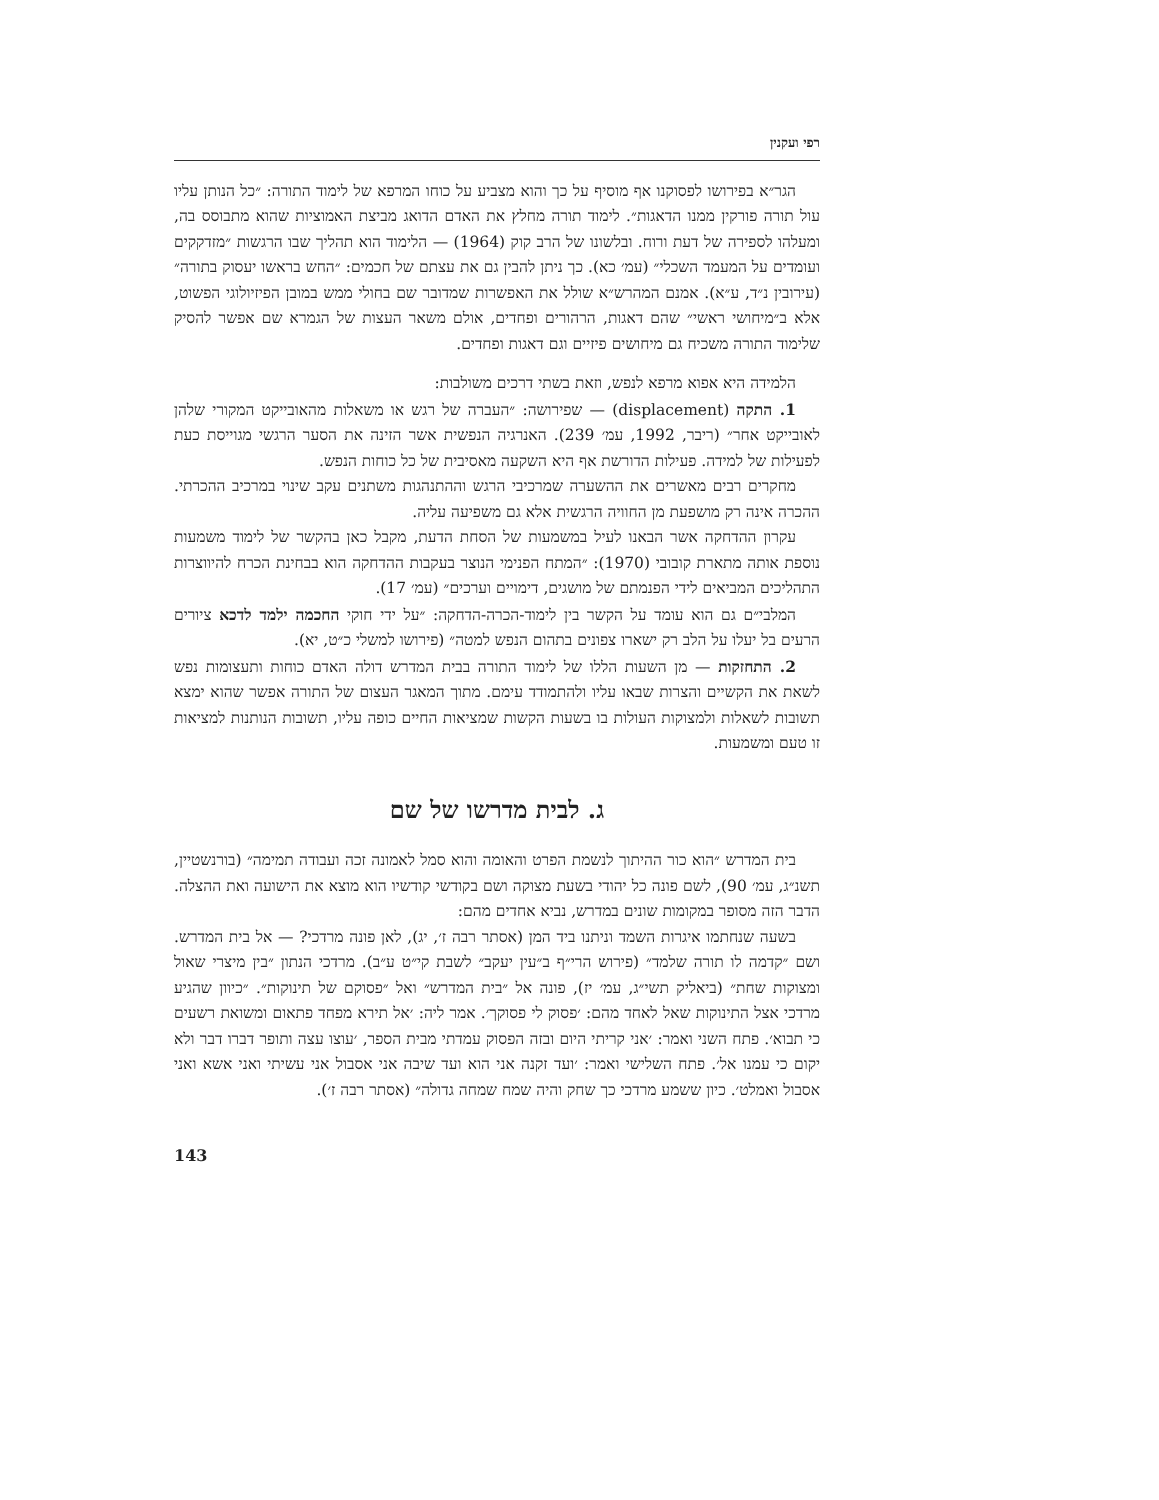רפי ועקנין
הגר״א בפירושו לפסוקנו אף מוסיף על כך והוא מצביע על כוחו המרפא של לימוד התורה: ״כל הנותן עליו עול תורה פורקין ממנו הדאגות״. לימוד תורה מחלץ את האדם הדואג מביצת האמוציות שהוא מתבוסס בה, ומעלהו לספירה של דעת ורוח. ובלשונו של הרב קוק (1964) — הלימוד הוא תהליך שבו הרגשות ״מזדקקים ועומדים על המעמד השכלי״ (עמ׳ כא). כך ניתן להבין גם את עצתם של חכמים: ״החש בראשו יעסוק בתורה״ (עירובין נ״ד, ע״א). אמנם המהרש״א שולל את האפשרות שמדובר שם בחולי ממש במובן הפיזיולוגי הפשוט, אלא ב״מיחושי ראשי״ שהם דאגות, הרהורים ופחדים, אולם משאר העצות של הגמרא שם אפשר להסיק שלימוד התורה משכיח גם מיחושים פיזיים וגם דאגות ופחדים.
הלמידה היא אפוא מרפא לנפש, וזאת בשתי דרכים משולבות:
1. התקה (displacement) — שפירושה: ״העברה של רגש או משאלות מהאובייקט המקורי שלהן לאובייקט אחר״ (ריבר, 1992, עמ׳ 239). האנרגיה הנפשית אשר הזינה את הסער הרגשי מגוייסת כעת לפעילות של למידה. פעילות הדורשת אף היא השקעה מאסיבית של כל כוחות הנפש.
מחקרים רבים מאשרים את ההשערה שמרכיבי הרגש וההתנהגות משתנים עקב שינוי במרכיב ההכרתי. ההכרה אינה רק מושפעת מן החוויה הרגשית אלא גם משפיעה עליה.
עקרון ההדחקה אשר הבאנו לעיל במשמעות של הסחת הדעת, מקבל כאן בהקשר של לימוד משמעות נוספת אותה מתארת קובובי (1970): ״המתח הפנימי הנוצר בעקבות ההדחקה הוא בבחינת הכרח להיווצרות התהליכים המביאים לידי הפנמתם של מושגים, דימויים וערכים״ (עמ׳ 17).
המלבי״ם גם הוא עומד על הקשר בין לימוד-הכרה-הדחקה: ״על ידי חוקי החכמה ילמד לדכא ציורים הרעים בל יעלו על הלב רק ישארו צפונים בתהום הנפש למטה״ (פירושו למשלי כ״ט, יא).
2. התחזקות — מן השעות הללו של לימוד התורה בבית המדרש דולה האדם כוחות ותעצומות נפש לשאת את הקשיים והצרות שבאו עליו ולהתמודד עימם. מתוך המאגר העצום של התורה אפשר שהוא ימצא תשובות לשאלות ולמצוקות העולות בו בשעות הקשות שמציאות החיים כופה עליו, תשובות הנותנות למציאות זו טעם ומשמעות.
ג. לבית מדרשו של שם
בית המדרש ״הוא כור ההיתוך לנשמת הפרט והאומה והוא סמל לאמונה זכה ועבודה תמימה״ (בורנשטיין, תשנ״ג, עמ׳ 90), לשם פונה כל יהודי בשעת מצוקה ושם בקודשי קודשיו הוא מוצא את הישועה ואת ההצלה. הדבר הזה מסופר במקומות שונים במדרש, נביא אחדים מהם:
בשעה שנחתמו איגרות השמד וניתנו ביד המן (אסתר רבה ז׳, יג), לאן פונה מרדכי? — אל בית המדרש. ושם ״קדמה לו תורה שלמד״ (פירוש הרי״ף ב״עין יעקב״ לשבת קי״ט ע״ב). מרדכי הנתון ״בין מיצרי שאול ומצוקות שחת״ (ביאליק תשי״ג, עמ׳ יז), פונה אל ״בית המדרש״ ואל ״פסוקם של תינוקות״. ״כיוון שהגיע מרדכי אצל התינוקות שאל לאחד מהם: ׳פסוק לי פסוקך׳. אמר ליה: ׳אל תירא מפחד פתאום ומשואת רשעים כי תבוא׳. פתח השני ואמר: ׳אני קריתי היום ובזה הפסוק עמדתי מבית הספר, ׳עוצו עצה ותופר דברו דבר ולא יקום כי עמנו אל׳. פתח השלישי ואמר: ׳ועד זקנה אני הוא ועד שיבה אני אסבול אני עשיתי ואני אשא ואני אסבול ואמלט׳. כיון ששמע מרדכי כך שחק והיה שמח שמחה גדולה״ (אסתר רבה ז׳).
143